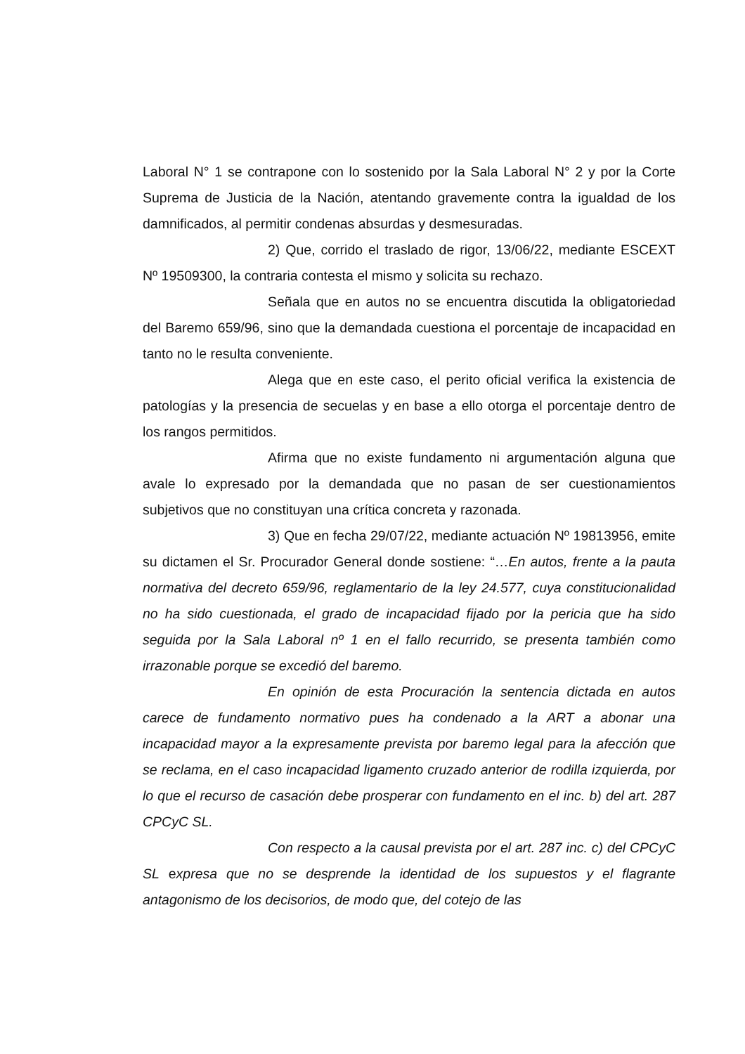Laboral N° 1 se contrapone con lo sostenido por la Sala Laboral N° 2 y por la Corte Suprema de Justicia de la Nación, atentando gravemente contra la igualdad de los damnificados, al permitir condenas absurdas y desmesuradas.
2) Que, corrido el traslado de rigor, 13/06/22, mediante ESCEXT Nº 19509300, la contraria contesta el mismo y solicita su rechazo.
Señala que en autos no se encuentra discutida la obligatoriedad del Baremo 659/96, sino que la demandada cuestiona el porcentaje de incapacidad en tanto no le resulta conveniente.
Alega que en este caso, el perito oficial verifica la existencia de patologías y la presencia de secuelas y en base a ello otorga el porcentaje dentro de los rangos permitidos.
Afirma que no existe fundamento ni argumentación alguna que avale lo expresado por la demandada que no pasan de ser cuestionamientos subjetivos que no constituyan una crítica concreta y razonada.
3) Que en fecha 29/07/22, mediante actuación Nº 19813956, emite su dictamen el Sr. Procurador General donde sostiene: “…En autos, frente a la pauta normativa del decreto 659/96, reglamentario de la ley 24.577, cuya constitucionalidad no ha sido cuestionada, el grado de incapacidad fijado por la pericia que ha sido seguida por la Sala Laboral nº 1 en el fallo recurrido, se presenta también como irrazonable porque se excedió del baremo.
En opinión de esta Procuración la sentencia dictada en autos carece de fundamento normativo pues ha condenado a la ART a abonar una incapacidad mayor a la expresamente prevista por baremo legal para la afección que se reclama, en el caso incapacidad ligamento cruzado anterior de rodilla izquierda, por lo que el recurso de casación debe prosperar con fundamento en el inc. b) del art. 287 CPCyC SL.
Con respecto a la causal prevista por el art. 287 inc. c) del CPCyC SL expresa que no se desprende la identidad de los supuestos y el flagrante antagonismo de los decisorios, de modo que, del cotejo de las